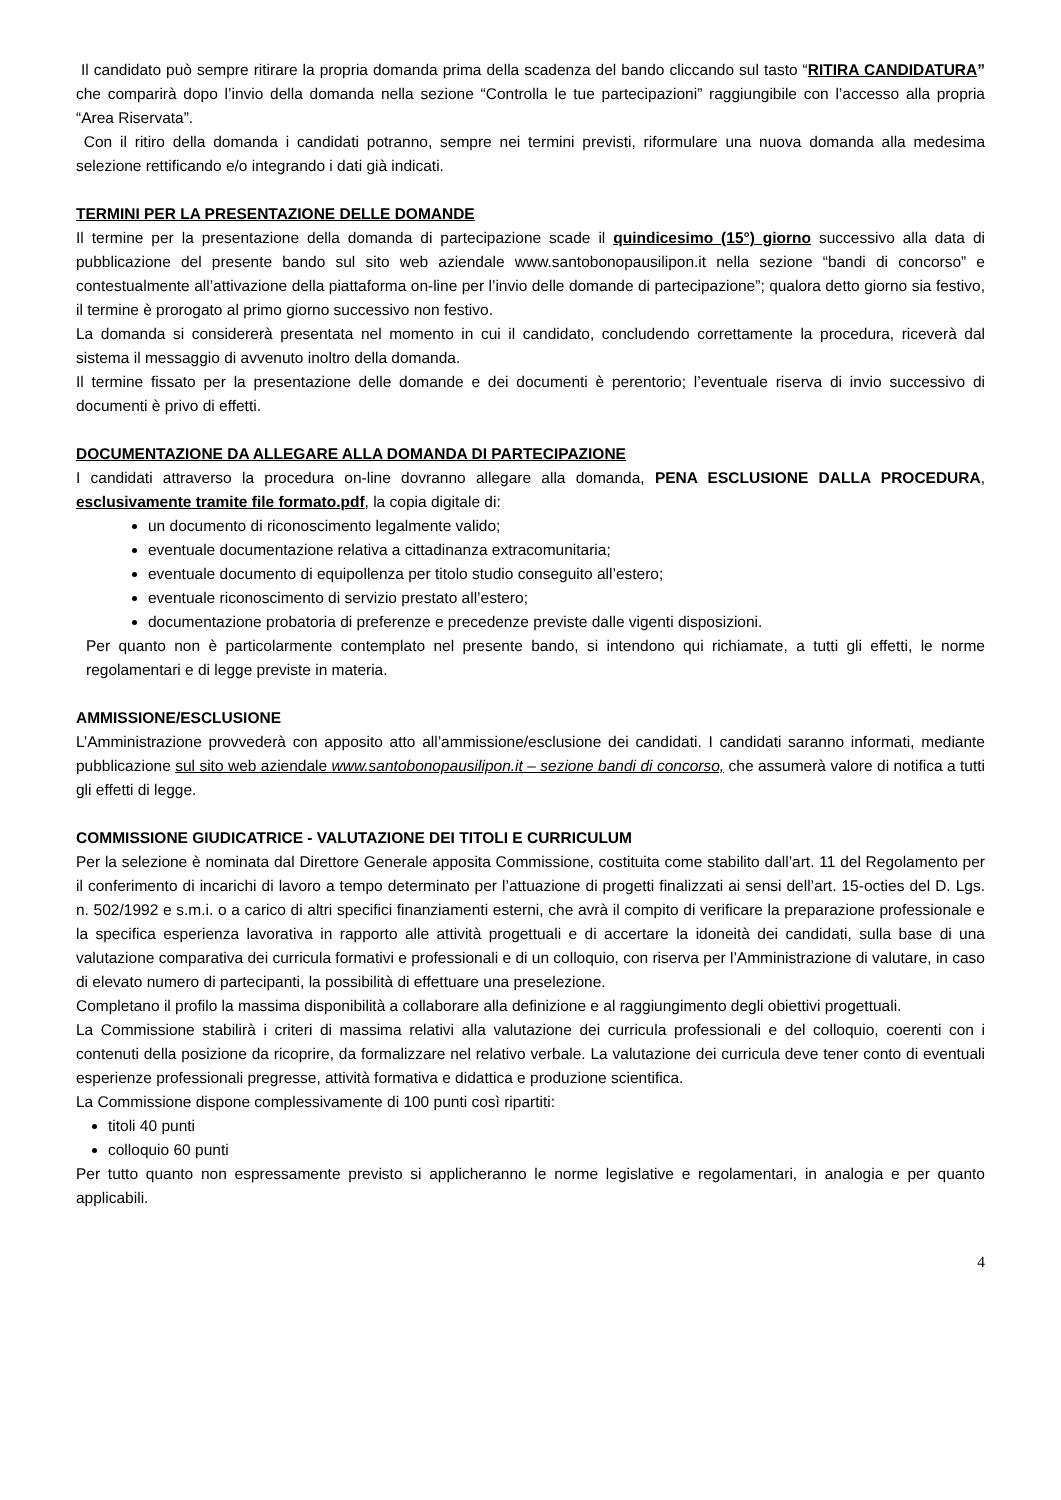Il candidato può sempre ritirare la propria domanda prima della scadenza del bando cliccando sul tasto “RITIRA CANDIDATURA” che comparirà dopo l’invio della domanda nella sezione “Controlla le tue partecipazioni” raggiungibile con l’accesso alla propria “Area Riservata”.
Con il ritiro della domanda i candidati potranno, sempre nei termini previsti, riformulare una nuova domanda alla medesima selezione rettificando e/o integrando i dati già indicati.
TERMINI PER LA PRESENTAZIONE DELLE DOMANDE
Il termine per la presentazione della domanda di partecipazione scade il quindicesimo (15°) giorno successivo alla data di pubblicazione del presente bando sul sito web aziendale www.santobonopausilipon.it nella sezione “bandi di concorso” e contestualmente all’attivazione della piattaforma on-line per l’invio delle domande di partecipazione”; qualora detto giorno sia festivo, il termine è prorogato al primo giorno successivo non festivo.
La domanda si considererà presentata nel momento in cui il candidato, concludendo correttamente la procedura, riceverà dal sistema il messaggio di avvenuto inoltro della domanda.
Il termine fissato per la presentazione delle domande e dei documenti è perentorio; l’eventuale riserva di invio successivo di documenti è privo di effetti.
DOCUMENTAZIONE DA ALLEGARE ALLA DOMANDA DI PARTECIPAZIONE
I candidati attraverso la procedura on-line dovranno allegare alla domanda, PENA ESCLUSIONE DALLA PROCEDURA, esclusivamente tramite file formato.pdf, la copia digitale di:
un documento di riconoscimento legalmente valido;
eventuale documentazione relativa a cittadinanza extracomunitaria;
eventuale documento di equipollenza per titolo studio conseguito all’estero;
eventuale riconoscimento di servizio prestato all’estero;
documentazione probatoria di preferenze e precedenze previste dalle vigenti disposizioni.
Per quanto non è particolarmente contemplato nel presente bando, si intendono qui richiamate, a tutti gli effetti, le norme regolamentari e di legge previste in materia.
AMMISSIONE/ESCLUSIONE
L’Amministrazione provvederà con apposito atto all’ammissione/esclusione dei candidati. I candidati saranno informati, mediante pubblicazione sul sito web aziendale www.santobonopausilipon.it – sezione bandi di concorso, che assumerà valore di notifica a tutti gli effetti di legge.
COMMISSIONE GIUDICATRICE - VALUTAZIONE DEI TITOLI E CURRICULUM
Per la selezione è nominata dal Direttore Generale apposita Commissione, costituita come stabilito dall’art. 11 del Regolamento per il conferimento di incarichi di lavoro a tempo determinato per l’attuazione di progetti finalizzati ai sensi dell’art. 15-octies del D. Lgs. n. 502/1992 e s.m.i. o a carico di altri specifici finanziamenti esterni, che avrà il compito di verificare la preparazione professionale e la specifica esperienza lavorativa in rapporto alle attività progettuali e di accertare la idoneità dei candidati, sulla base di una valutazione comparativa dei curricula formativi e professionali e di un colloquio, con riserva per l’Amministrazione di valutare, in caso di elevato numero di partecipanti, la possibilità di effettuare una preselezione.
Completano il profilo la massima disponibilità a collaborare alla definizione e al raggiungimento degli obiettivi progettuali.
La Commissione stabilirà i criteri di massima relativi alla valutazione dei curricula professionali e del colloquio, coerenti con i contenuti della posizione da ricoprire, da formalizzare nel relativo verbale. La valutazione dei curricula deve tener conto di eventuali esperienze professionali pregresse, attività formativa e didattica e produzione scientifica.
La Commissione dispone complessivamente di 100 punti così ripartiti:
titoli 40 punti
colloquio 60 punti
Per tutto quanto non espressamente previsto si applicheranno le norme legislative e regolamentari, in analogia e per quanto applicabili.
4